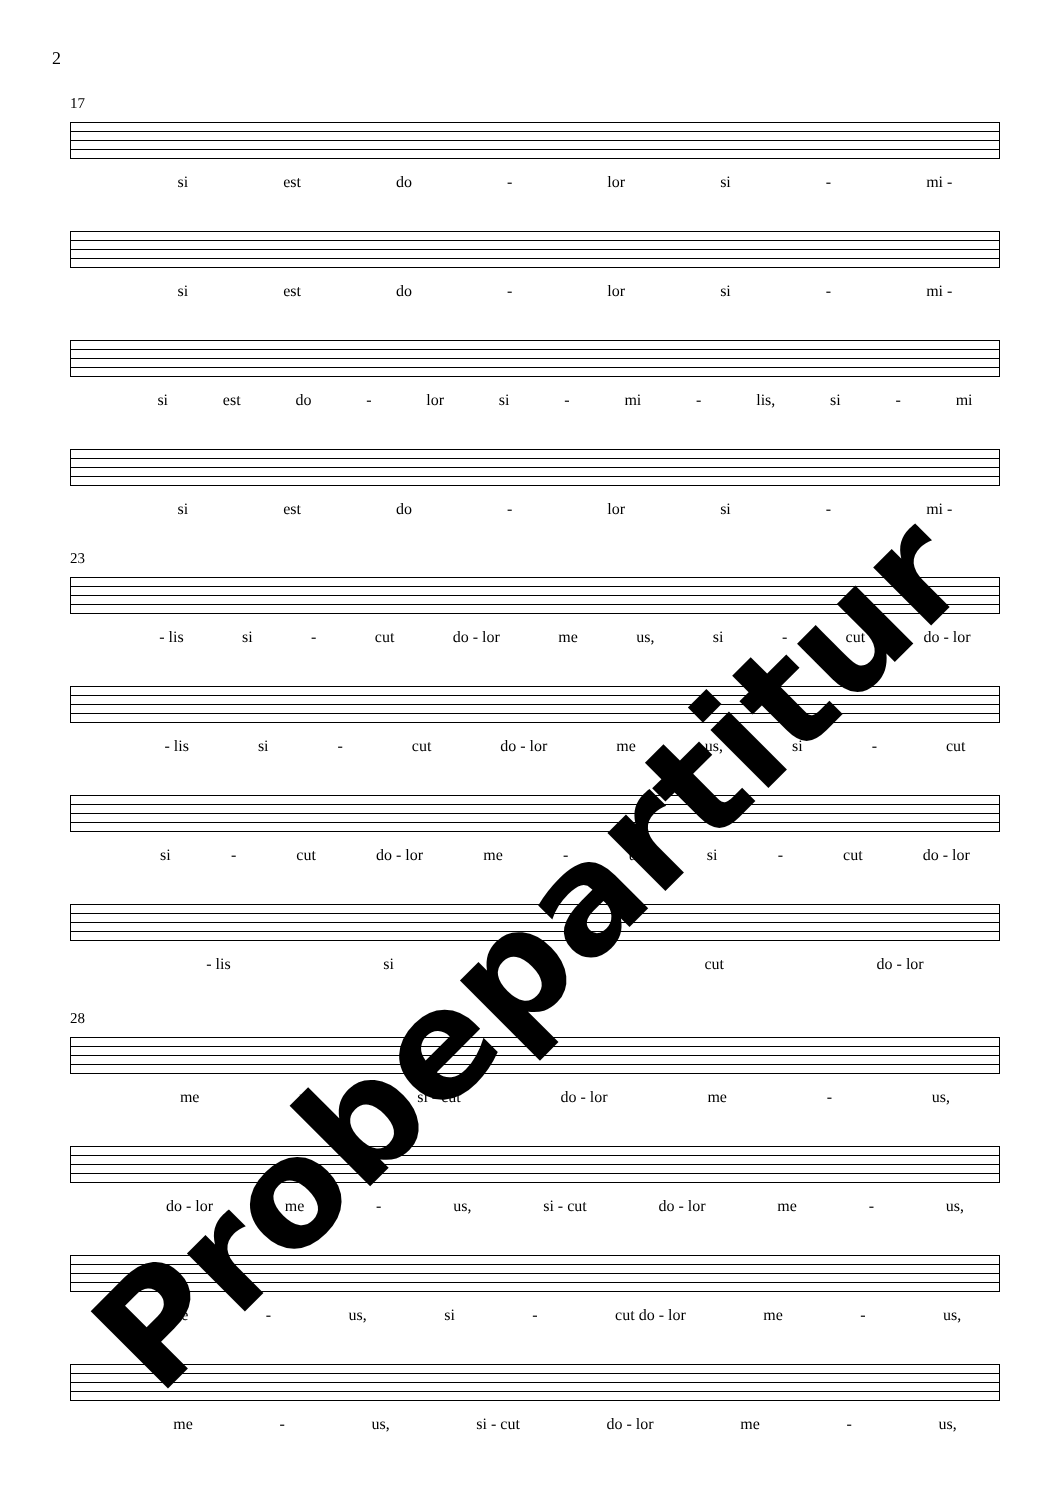2
17
si est do - lor si - mi -
si est do - lor si - mi -
si est do - lor si - mi - lis, si - mi
si est do - lor si - mi -
23
- lis si - cut do - lor me us, si - cut do - lor
- lis si - cut do - lor me us, si - cut
si - cut do - lor me - us, si - cut do - lor
- lis si - cut do - lor
28
me us, si - cut do - lor me - us,
do - lor me - us, si - cut do - lor me - us,
me - us, si - cut do - lor me - us,
me - us, si - cut do - lor me - us,
Probepartitur